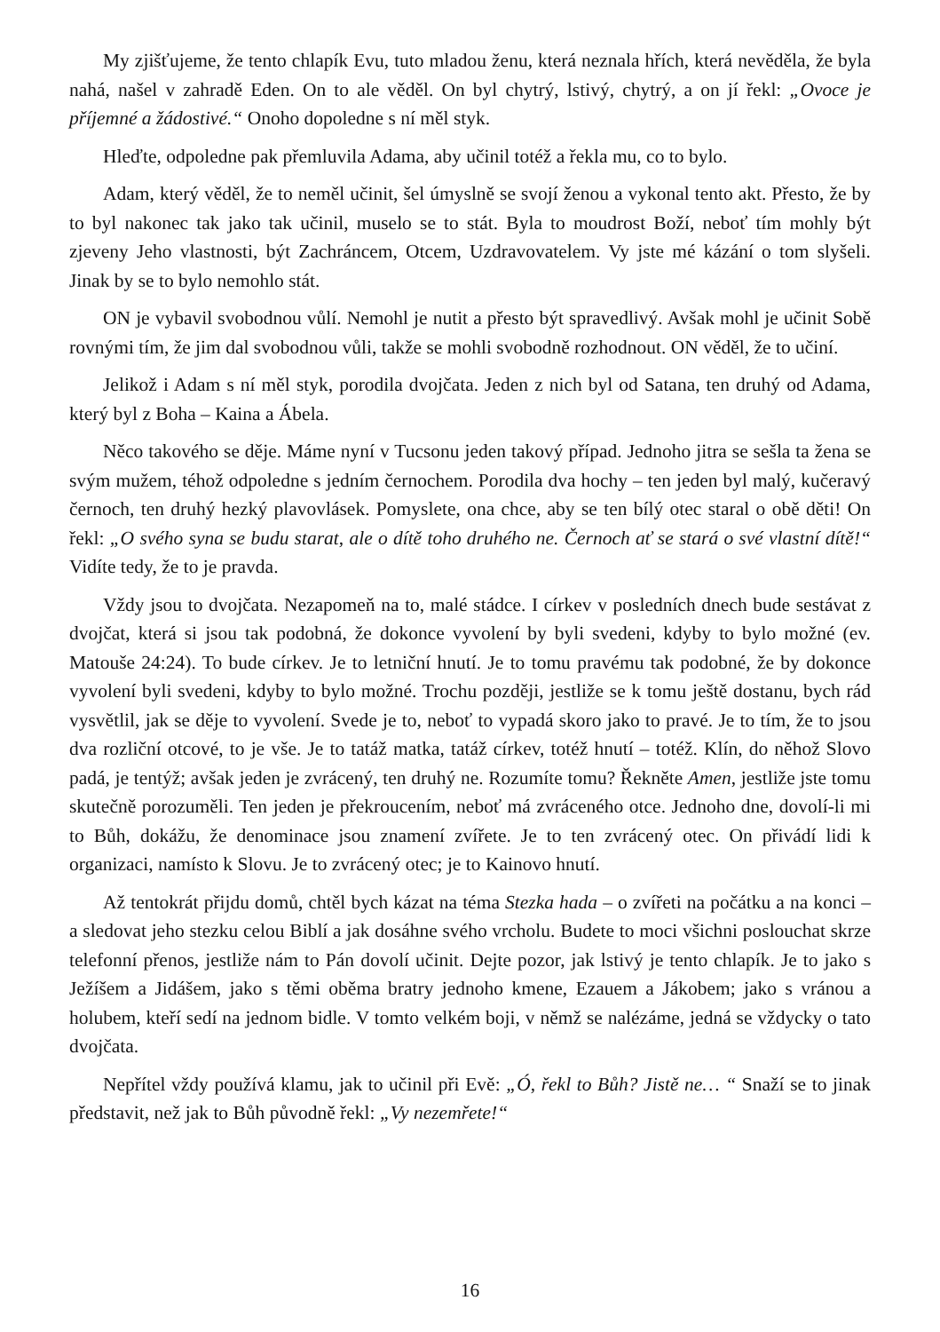My zjišťujeme, že tento chlapík Evu, tuto mladou ženu, která neznala hřích, která nevěděla, že byla nahá, našel v zahradě Eden. On to ale věděl. On byl chytrý, lstivý, chytrý, a on jí řekl: „Ovoce je příjemné a žádostivé.“ Onoho dopoledne s ní měl styk.
Hleďte, odpoledne pak přemluvila Adama, aby učinil totéž a řekla mu, co to bylo.
Adam, který věděl, že to neměl učinit, šel úmyslně se svojí ženou a vykonal tento akt. Přesto, že by to byl nakonec tak jako tak učinil, muselo se to stát. Byla to moudrost Boží, neboť tím mohly být zjeveny Jeho vlastnosti, být Zachráncem, Otcem, Uzdravovatelem. Vy jste mé kázání o tom slyšeli. Jinak by se to bylo nemohlo stát.
ON je vybavil svobodnou vůlí. Nemohl je nutit a přesto být spravedlivý. Avšak mohl je učinit Sobě rovnými tím, že jim dal svobodnou vůli, takže se mohli svobodně rozhodnout. ON věděl, že to učiní.
Jelikož i Adam s ní měl styk, porodila dvojčata. Jeden z nich byl od Satana, ten druhý od Adama, který byl z Boha – Kaina a Ábela.
Něco takového se děje. Máme nyní v Tucsonu jeden takový případ. Jednoho jitra se sešla ta žena se svým mužem, téhož odpoledne s jedním černochem. Porodila dva hochy – ten jeden byl malý, kučeravý černoch, ten druhý hezký plavovlásek. Pomyslete, ona chce, aby se ten bílý otec staral o obě děti! On řekl: „O svého syna se budu starat, ale o dítě toho druhého ne. Černoch ať se stará o své vlastní dítě!“ Vidíte tedy, že to je pravda.
Vždy jsou to dvojčata. Nezapomeň na to, malé stádce. I církev v posledních dnech bude sestávat z dvojčat, která si jsou tak podobná, že dokonce vyvolení by byli svedeni, kdyby to bylo možné (ev. Matouše 24:24). To bude církev. Je to letniční hnutí. Je to tomu pravému tak podobné, že by dokonce vyvolení byli svedeni, kdyby to bylo možné. Trochu později, jestliže se k tomu ještě dostanu, bych rád vysvětlil, jak se děje to vyvolení. Svede je to, neboť to vypadá skoro jako to pravé. Je to tím, že to jsou dva rozliční otcové, to je vše. Je to tatáž matka, tatáž církev, totéž hnutí – totéž. Klín, do něhož Slovo padá, je tentýž; avšak jeden je zvrácený, ten druhý ne. Rozumíte tomu? Řekněte Amen, jestliže jste tomu skutečně porozuměli. Ten jeden je překroucením, neboť má zvráceného otce. Jednoho dne, dovolí-li mi to Bůh, dokážu, že denominace jsou znamení zvířete. Je to ten zvrácený otec. On přivádí lidi k organizaci, namísto k Slovu. Je to zvrácený otec; je to Kainovo hnutí.
Až tentokrát přijdu domů, chtěl bych kázat na téma Stezka hada – o zvířeti na počátku a na konci – a sledovat jeho stezku celou Biblí a jak dosáhne svého vrcholu. Budete to moci všichni poslouchat skrze telefonní přenos, jestliže nám to Pán dovolí učinit. Dejte pozor, jak lstivý je tento chlapík. Je to jako s Ježíšem a Jidášem, jako s těmi oběma bratry jednoho kmene, Ezauem a Jákobem; jako s vránou a holubem, kteří sedí na jednom bidle. V tomto velkém boji, v němž se nalézáme, jedná se vždycky o tato dvojčata.
Nepřítel vždy používá klamu, jak to učinil při Evě: „Ó, řekl to Bůh? Jistě ne… “ Snaží se to jinak představit, než jak to Bůh původně řekl: „Vy nezemřete!“
16